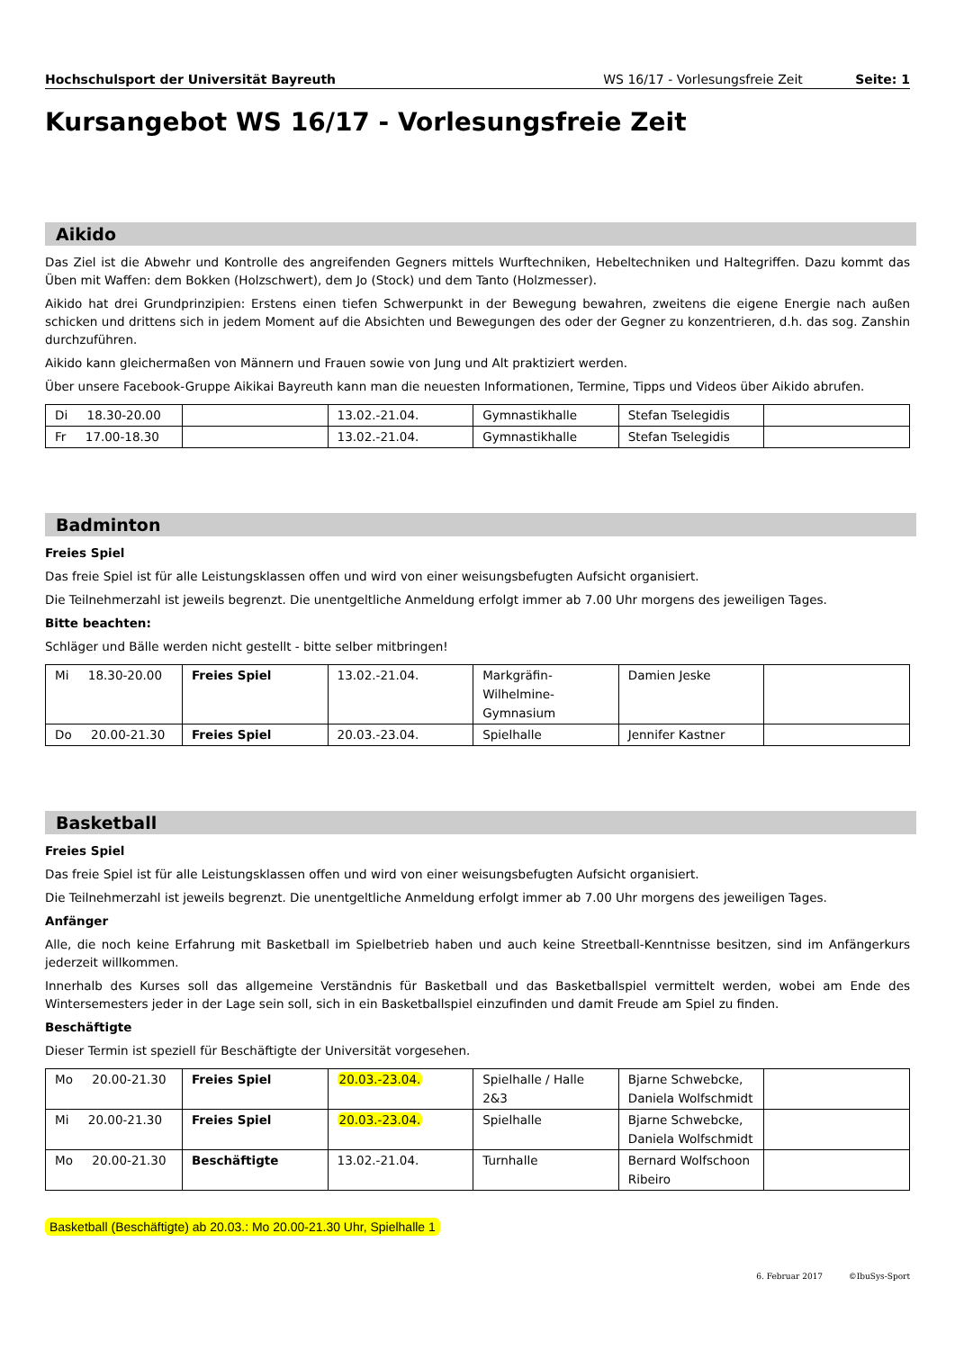Hochschulsport der Universität Bayreuth WS 16/17 - Vorlesungsfreie Zeit Seite: 1
Kursangebot WS 16/17 - Vorlesungsfreie Zeit
Aikido
Das Ziel ist die Abwehr und Kontrolle des angreifenden Gegners mittels Wurftechniken, Hebeltechniken und Haltegriffen. Dazu kommt das Üben mit Waffen: dem Bokken (Holzschwert), dem Jo (Stock) und dem Tanto (Holzmesser).
Aikido hat drei Grundprinzipien: Erstens einen tiefen Schwerpunkt in der Bewegung bewahren, zweitens die eigene Energie nach außen schicken und drittens sich in jedem Moment auf die Absichten und Bewegungen des oder der Gegner zu konzentrieren, d.h. das sog. Zanshin durchzuführen.
Aikido kann gleichermaßen von Männern und Frauen sowie von Jung und Alt praktiziert werden.
Über unsere Facebook-Gruppe Aikikai Bayreuth kann man die neuesten Informationen, Termine, Tipps und Videos über Aikido abrufen.
| Di 18.30-20.00 | | 13.02.-21.04. | Gymnastikhalle | Stefan Tselegidis | |
| Fr 17.00-18.30 | | 13.02.-21.04. | Gymnastikhalle | Stefan Tselegidis | |
Badminton
Freies Spiel
Das freie Spiel ist für alle Leistungsklassen offen und wird von einer weisungsbefugten Aufsicht organisiert.
Die Teilnehmerzahl ist jeweils begrenzt. Die unentgeltliche Anmeldung erfolgt immer ab 7.00 Uhr morgens des jeweiligen Tages.
Bitte beachten:
Schläger und Bälle werden nicht gestellt - bitte selber mitbringen!
| Mi 18.30-20.00 | Freies Spiel | 13.02.-21.04. | Markgräfin-Wilhelmine-Gymnasium | Damien Jeske | |
| Do 20.00-21.30 | Freies Spiel | 20.03.-23.04. | Spielhalle | Jennifer Kastner | |
Basketball
Freies Spiel
Das freie Spiel ist für alle Leistungsklassen offen und wird von einer weisungsbefugten Aufsicht organisiert.
Die Teilnehmerzahl ist jeweils begrenzt. Die unentgeltliche Anmeldung erfolgt immer ab 7.00 Uhr morgens des jeweiligen Tages.
Anfänger
Alle, die noch keine Erfahrung mit Basketball im Spielbetrieb haben und auch keine Streetball-Kenntnisse besitzen, sind im Anfängerkurs jederzeit willkommen.
Innerhalb des Kurses soll das allgemeine Verständnis für Basketball und das Basketballspiel vermittelt werden, wobei am Ende des Wintersemesters jeder in der Lage sein soll, sich in ein Basketballspiel einzufinden und damit Freude am Spiel zu finden.
Beschäftigte
Dieser Termin ist speziell für Beschäftigte der Universität vorgesehen.
| Mo 20.00-21.30 | Freies Spiel | 20.03.-23.04. | Spielhalle / Halle 2&3 | Bjarne Schwebcke, Daniela Wolfschmidt | |
| Mi 20.00-21.30 | Freies Spiel | 20.03.-23.04. | Spielhalle | Bjarne Schwebcke, Daniela Wolfschmidt | |
| Mo 20.00-21.30 | Beschäftigte | 13.02.-21.04. | Turnhalle | Bernard Wolfschoon Ribeiro | |
Basketball (Beschäftigte) ab 20.03.: Mo 20.00-21.30 Uhr, Spielhalle 1
6. Februar 2017 ©IbuSys-Sport